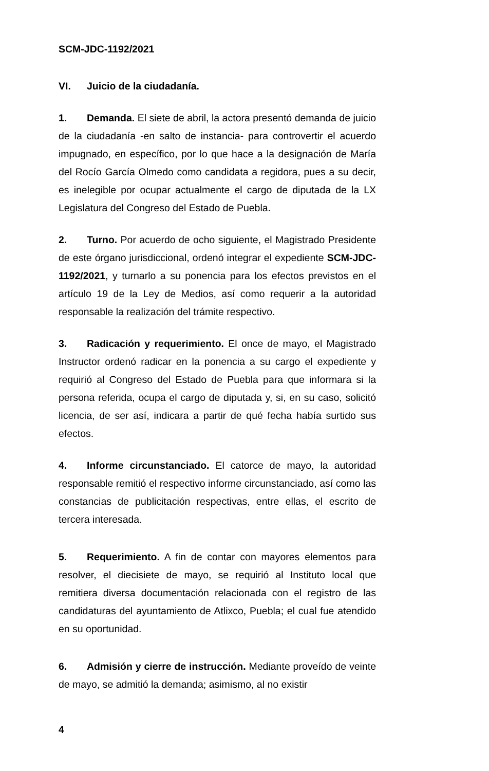SCM-JDC-1192/2021
VI. Juicio de la ciudadanía.
1. Demanda. El siete de abril, la actora presentó demanda de juicio de la ciudadanía -en salto de instancia- para controvertir el acuerdo impugnado, en específico, por lo que hace a la designación de María del Rocío García Olmedo como candidata a regidora, pues a su decir, es inelegible por ocupar actualmente el cargo de diputada de la LX Legislatura del Congreso del Estado de Puebla.
2. Turno. Por acuerdo de ocho siguiente, el Magistrado Presidente de este órgano jurisdiccional, ordenó integrar el expediente SCM-JDC-1192/2021, y turnarlo a su ponencia para los efectos previstos en el artículo 19 de la Ley de Medios, así como requerir a la autoridad responsable la realización del trámite respectivo.
3. Radicación y requerimiento. El once de mayo, el Magistrado Instructor ordenó radicar en la ponencia a su cargo el expediente y requirió al Congreso del Estado de Puebla para que informara si la persona referida, ocupa el cargo de diputada y, si, en su caso, solicitó licencia, de ser así, indicara a partir de qué fecha había surtido sus efectos.
4. Informe circunstanciado. El catorce de mayo, la autoridad responsable remitió el respectivo informe circunstanciado, así como las constancias de publicitación respectivas, entre ellas, el escrito de tercera interesada.
5. Requerimiento. A fin de contar con mayores elementos para resolver, el diecisiete de mayo, se requirió al Instituto local que remitiera diversa documentación relacionada con el registro de las candidaturas del ayuntamiento de Atlixco, Puebla; el cual fue atendido en su oportunidad.
6. Admisión y cierre de instrucción. Mediante proveído de veinte de mayo, se admitió la demanda; asimismo, al no existir
4